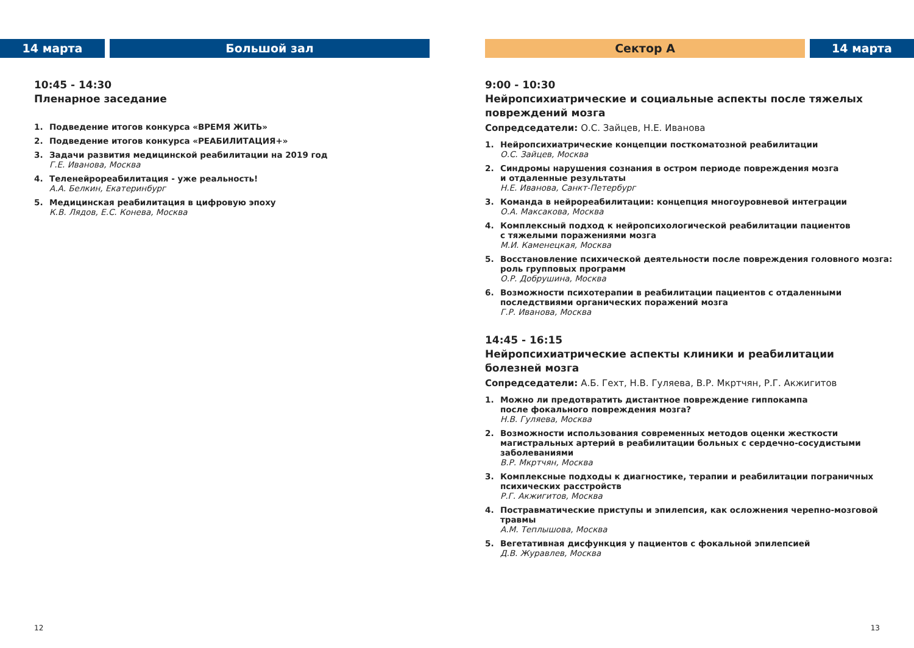14 марта Большой зал
10:45 - 14:30
Пленарное заседание
1. Подведение итогов конкурса «ВРЕМЯ ЖИТЬ»
2. Подведение итогов конкурса «РЕАБИЛИТАЦИЯ+»
3. Задачи развития медицинской реабилитации на 2019 год
Г.Е. Иванова, Москва
4. Теленейрореабилитация - уже реальность!
А.А. Белкин, Екатеринбург
5. Медицинская реабилитация в цифровую эпоху
К.В. Лядов, Е.С. Конева, Москва
12
Сектор А 14 марта
9:00 - 10:30
Нейропсихиатрические и социальные аспекты после тяжелых повреждений мозга
Сопредседатели: О.С. Зайцев, Н.Е. Иванова
1. Нейропсихиатрические концепции посткоматозной реабилитации
О.С. Зайцев, Москва
2. Синдромы нарушения сознания в остром периоде повреждения мозга
и отдаленные результаты
Н.Е. Иванова, Санкт-Петербург
3. Команда в нейрореабилитации: концепция многоуровневой интеграции
О.А. Максакова, Москва
4. Комплексный подход к нейропсихологической реабилитации пациентов
с тяжелыми поражениями мозга
М.И. Каменецкая, Москва
5. Восстановление психической деятельности после повреждения головного мозга: роль групповых программ
О.Р. Добрушина, Москва
6. Возможности психотерапии в реабилитации пациентов с отдаленными
последствиями органических поражений мозга
Г.Р. Иванова, Москва
14:45 - 16:15
Нейропсихиатрические аспекты клиники и реабилитации
болезней мозга
Сопредседатели: А.Б. Гехт, Н.В. Гуляева, В.Р. Мкртчян, Р.Г. Акжигитов
1. Можно ли предотвратить дистантное повреждение гиппокампа
после фокального повреждения мозга?
Н.В. Гуляева, Москва
2. Возможности использования современных методов оценки жесткости магистральных артерий в реабилитации больных с сердечно-сосудистыми заболеваниями
В.Р. Мкртчян, Москва
3. Комплексные подходы к диагностике, терапии и реабилитации пограничных психических расстройств
Р.Г. Акжигитов, Москва
4. Постравматические приступы и эпилепсия, как осложнения черепно-мозговой травмы
А.М. Теплышова, Москва
5. Вегетативная дисфункция у пациентов с фокальной эпилепсией
Д.В. Журавлев, Москва
13